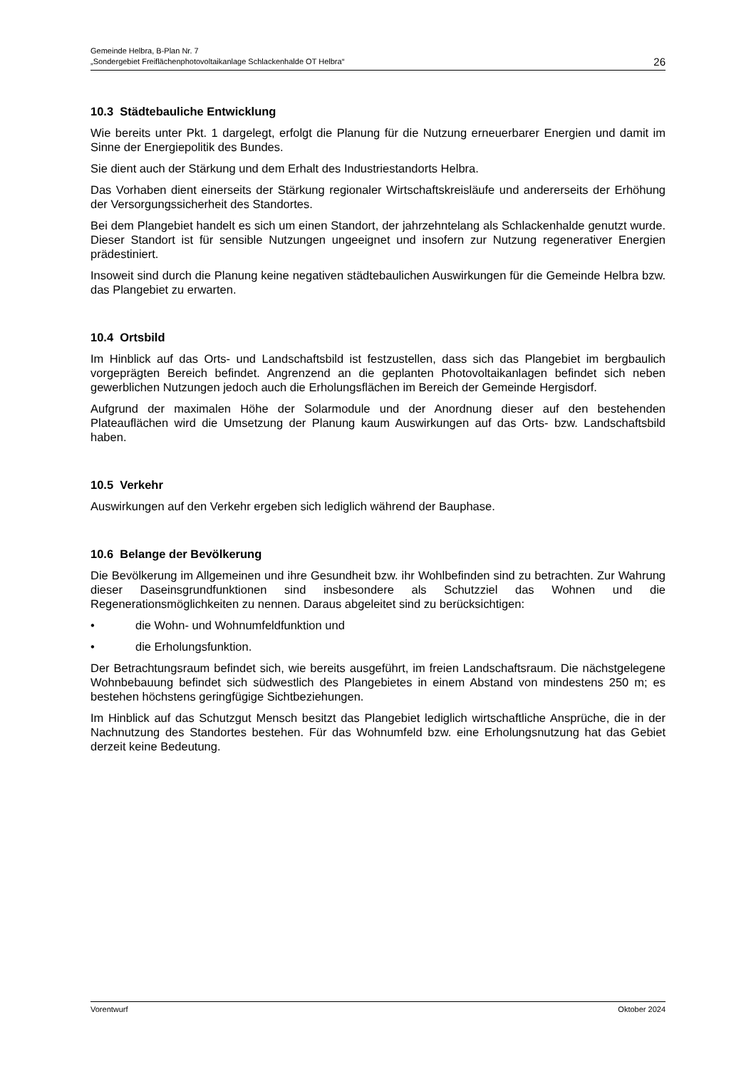Gemeinde Helbra, B-Plan Nr. 7
„Sondergebiet Freiflächenphotovoltaikanlage Schlackenhalde OT Helbra“
26
10.3 Städtebauliche Entwicklung
Wie bereits unter Pkt. 1 dargelegt, erfolgt die Planung für die Nutzung erneuerbarer Energien und damit im Sinne der Energiepolitik des Bundes.
Sie dient auch der Stärkung und dem Erhalt des Industriestandorts Helbra.
Das Vorhaben dient einerseits der Stärkung regionaler Wirtschaftskreisläufe und andererseits der Erhöhung der Versorgungssicherheit des Standortes.
Bei dem Plangebiet handelt es sich um einen Standort, der jahrzehntelang als Schlackenhalde genutzt wurde. Dieser Standort ist für sensible Nutzungen ungeeignet und insofern zur Nutzung regenerativer Energien prädestiniert.
Insoweit sind durch die Planung keine negativen städtebaulichen Auswirkungen für die Gemeinde Helbra bzw. das Plangebiet zu erwarten.
10.4 Ortsbild
Im Hinblick auf das Orts- und Landschaftsbild ist festzustellen, dass sich das Plangebiet im bergbaulich vorgeprägten Bereich befindet. Angrenzend an die geplanten Photovoltaikanlagen befindet sich neben gewerblichen Nutzungen jedoch auch die Erholungsflächen im Bereich der Gemeinde Hergisdorf.
Aufgrund der maximalen Höhe der Solarmodule und der Anordnung dieser auf den bestehenden Plateauflächen wird die Umsetzung der Planung kaum Auswirkungen auf das Orts- bzw. Landschaftsbild haben.
10.5 Verkehr
Auswirkungen auf den Verkehr ergeben sich lediglich während der Bauphase.
10.6 Belange der Bevölkerung
Die Bevölkerung im Allgemeinen und ihre Gesundheit bzw. ihr Wohlbefinden sind zu betrachten. Zur Wahrung dieser Daseinsgrundfunktionen sind insbesondere als Schutzziel das Wohnen und die Regenerationsmöglichkeiten zu nennen. Daraus abgeleitet sind zu berücksichtigen:
• die Wohn- und Wohnumfeldfunktion und
• die Erholungsfunktion.
Der Betrachtungsraum befindet sich, wie bereits ausgeführt, im freien Landschaftsraum. Die nächstgelegene Wohnbebauung befindet sich südwestlich des Plangebietes in einem Abstand von mindestens 250 m; es bestehen höchstens geringfügige Sichtbeziehungen.
Im Hinblick auf das Schutzgut Mensch besitzt das Plangebiet lediglich wirtschaftliche Ansprüche, die in der Nachnutzung des Standortes bestehen. Für das Wohnumfeld bzw. eine Erholungsnutzung hat das Gebiet derzeit keine Bedeutung.
Vorentwurf Oktober 2024